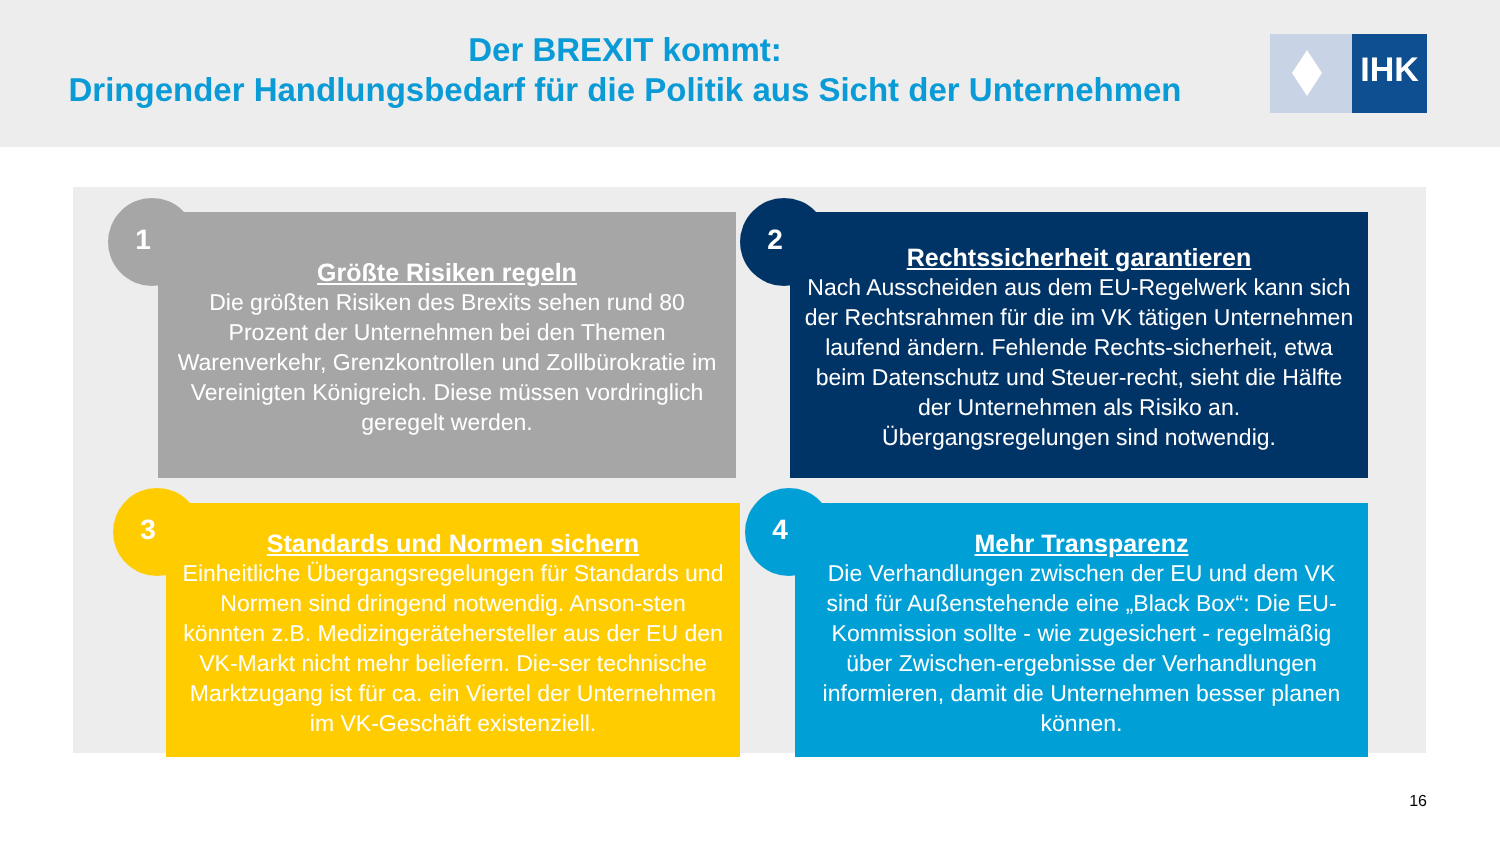Der BREXIT kommt:
Dringender Handlungsbedarf für die Politik aus Sicht der Unternehmen
IHK
1
Größte Risiken regeln
Die größten Risiken des Brexits sehen rund 80 Prozent der Unternehmen bei den Themen Warenverkehr, Grenzkontrollen und Zollbürokratie im Vereinigten Königreich. Diese müssen vordringlich geregelt werden.
2
Rechtssicherheit garantieren
Nach Ausscheiden aus dem EU-Regelwerk kann sich der Rechtsrahmen für die im VK tätigen Unternehmen laufend ändern. Fehlende Rechts-sicherheit, etwa beim Datenschutz und Steuer-recht, sieht die Hälfte der Unternehmen als Risiko an. Übergangsregelungen sind notwendig.
3
Standards und Normen sichern
Einheitliche Übergangsregelungen für Standards und Normen sind dringend notwendig. Anson-sten könnten z.B. Medizingerätehersteller aus der EU den VK-Markt nicht mehr beliefern. Die-ser technische Marktzugang ist für ca. ein Viertel der Unternehmen im VK-Geschäft existenziell.
4
Mehr Transparenz
Die Verhandlungen zwischen der EU und dem VK sind für Außenstehende eine „Black Box“: Die EU-Kommission sollte - wie zugesichert - regelmäßig über Zwischen-ergebnisse der Verhandlungen informieren, damit die Unternehmen besser planen können.
16